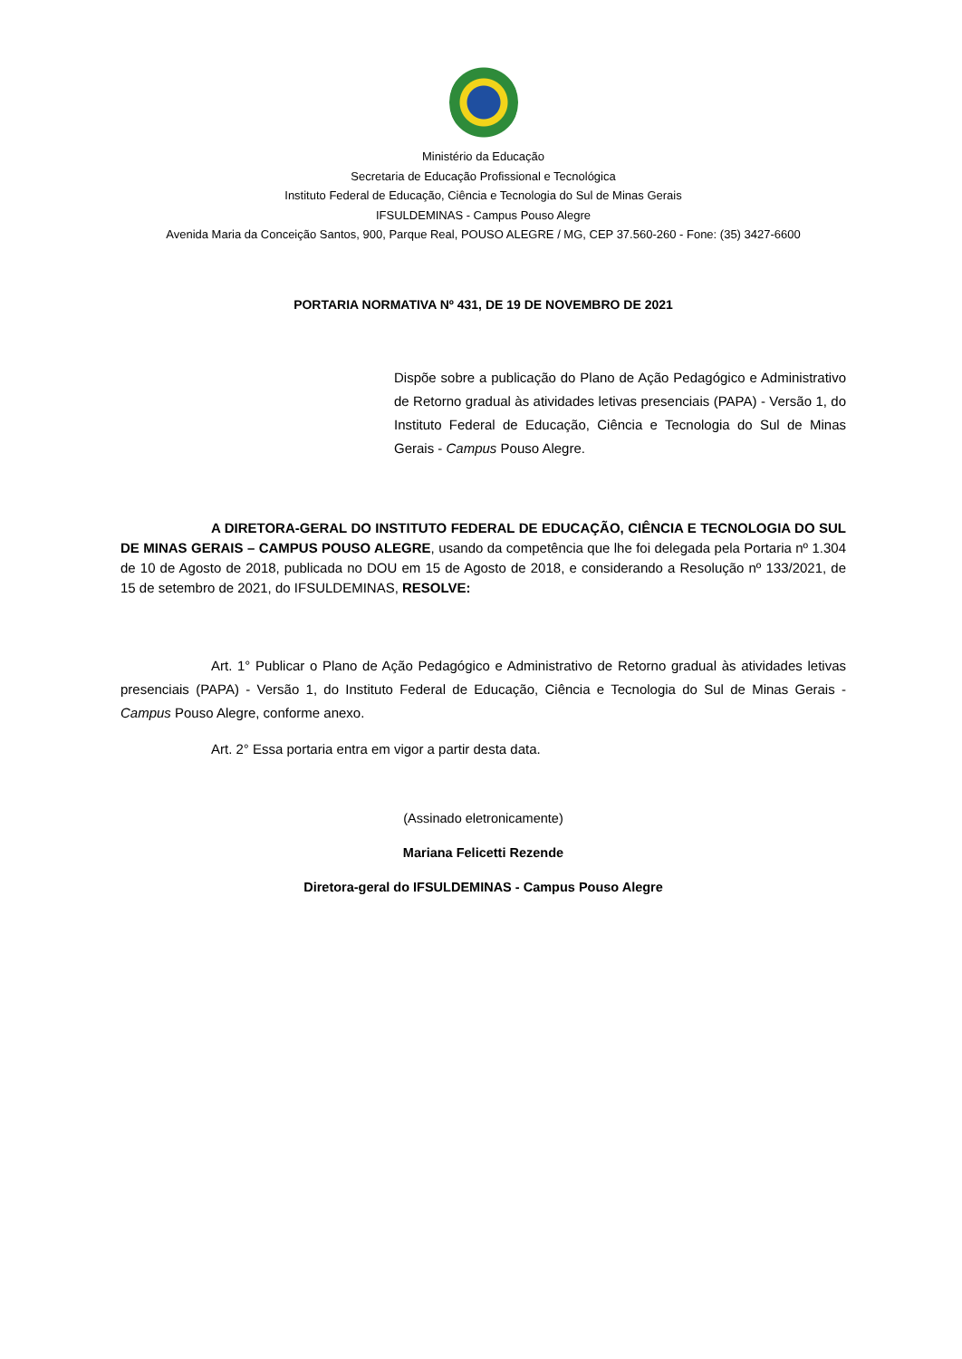Ministério da Educação
Secretaria de Educação Profissional e Tecnológica
Instituto Federal de Educação, Ciência e Tecnologia do Sul de Minas Gerais
IFSULDEMINAS - Campus Pouso Alegre
Avenida Maria da Conceição Santos, 900, Parque Real, POUSO ALEGRE / MG, CEP 37.560-260 - Fone: (35) 3427-6600
PORTARIA NORMATIVA Nº 431, DE 19 DE NOVEMBRO DE 2021
Dispõe sobre a publicação do Plano de Ação Pedagógico e Administrativo de Retorno gradual às atividades letivas presenciais (PAPA) - Versão 1, do Instituto Federal de Educação, Ciência e Tecnologia do Sul de Minas Gerais - Campus Pouso Alegre.
A DIRETORA-GERAL DO INSTITUTO FEDERAL DE EDUCAÇÃO, CIÊNCIA E TECNOLOGIA DO SUL DE MINAS GERAIS – CAMPUS POUSO ALEGRE, usando da competência que lhe foi delegada pela Portaria nº 1.304 de 10 de Agosto de 2018, publicada no DOU em 15 de Agosto de 2018, e considerando a Resolução nº 133/2021, de 15 de setembro de 2021, do IFSULDEMINAS, RESOLVE:
Art. 1° Publicar o Plano de Ação Pedagógico e Administrativo de Retorno gradual às atividades letivas presenciais (PAPA) - Versão 1, do Instituto Federal de Educação, Ciência e Tecnologia do Sul de Minas Gerais - Campus Pouso Alegre, conforme anexo.
Art. 2° Essa portaria entra em vigor a partir desta data.
(Assinado eletronicamente)
Mariana Felicetti Rezende
Diretora-geral do IFSULDEMINAS - Campus Pouso Alegre